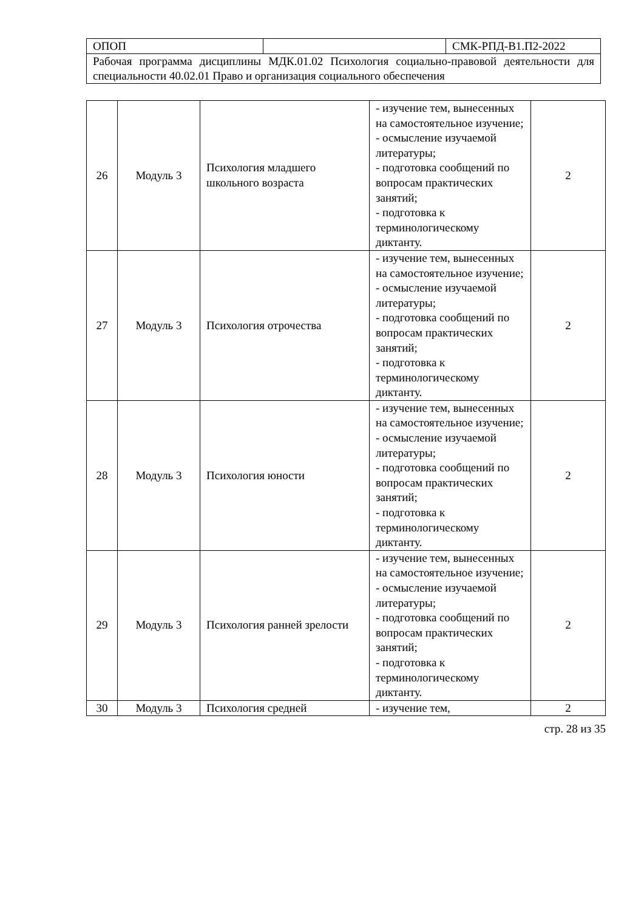| ОПОП | | СМК-РПД-В1.П2-2022 |
| Рабочая программа дисциплины МДК.01.02 Психология социально-правовой деятельности для специальности 40.02.01 Право и организация социального обеспечения | | |
| 26 | Модуль 3 | Психология младшего школьного возраста | - изучение тем, вынесенных на самостоятельное изучение; - осмысление изучаемой литературы; - подготовка сообщений по вопросам практических занятий; - подготовка к терминологическому диктанту. | 2 |
| 27 | Модуль 3 | Психология отрочества | - изучение тем, вынесенных на самостоятельное изучение; - осмысление изучаемой литературы; - подготовка сообщений по вопросам практических занятий; - подготовка к терминологическому диктанту. | 2 |
| 28 | Модуль 3 | Психология юности | - изучение тем, вынесенных на самостоятельное изучение; - осмысление изучаемой литературы; - подготовка сообщений по вопросам практических занятий; - подготовка к терминологическому диктанту. | 2 |
| 29 | Модуль 3 | Психология ранней зрелости | - изучение тем, вынесенных на самостоятельное изучение; - осмысление изучаемой литературы; - подготовка сообщений по вопросам практических занятий; - подготовка к терминологическому диктанту. | 2 |
| 30 | Модуль 3 | Психология средней | - изучение тем, | 2 |
стр. 28 из 35